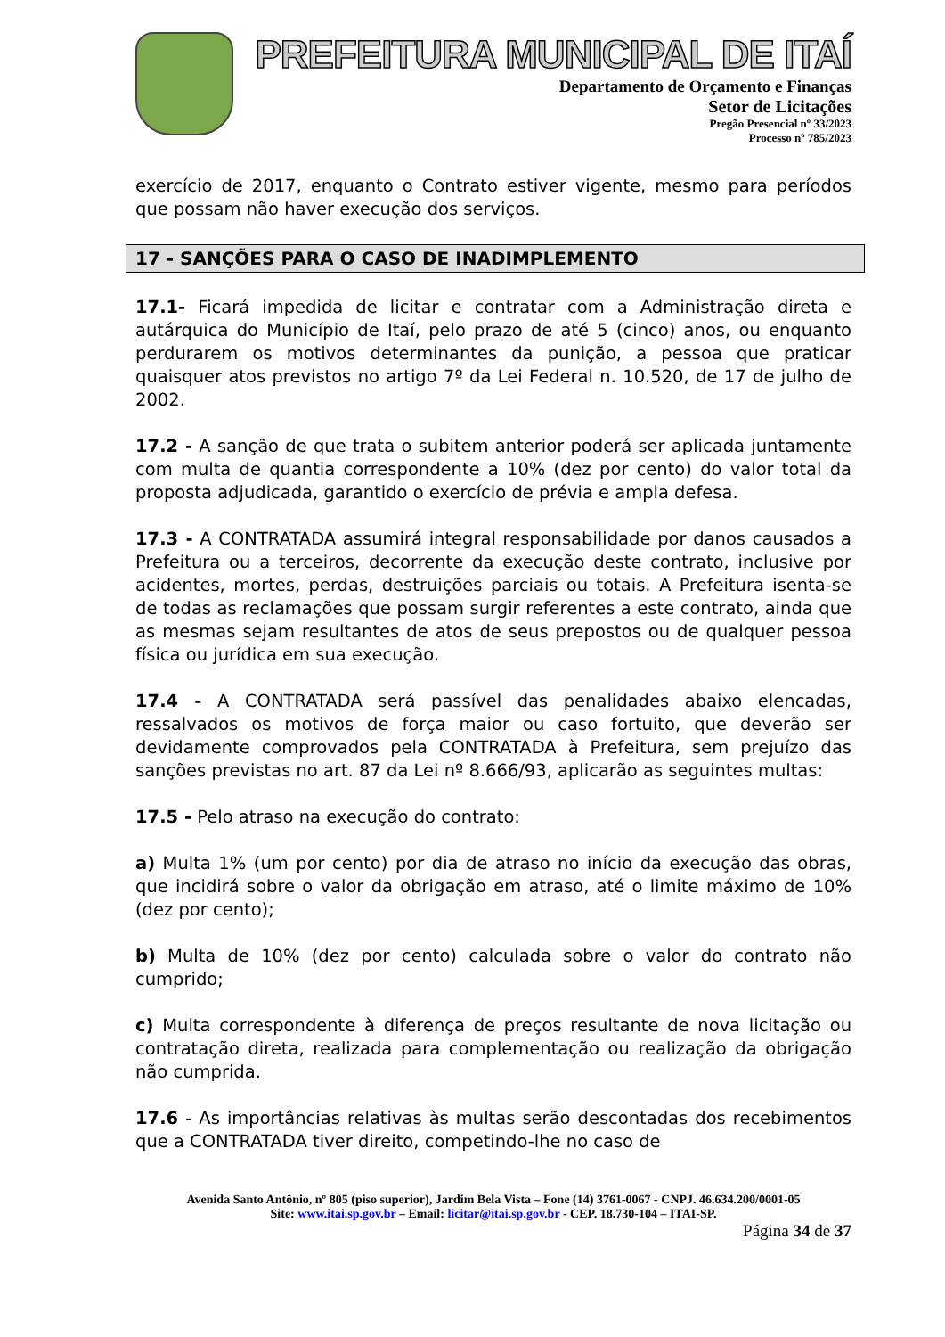PREFEITURA MUNICIPAL DE ITAÍ
Departamento de Orçamento e Finanças
Setor de Licitações
Pregão Presencial nº 33/2023
Processo nº 785/2023
exercício de 2017, enquanto o Contrato estiver vigente, mesmo para períodos que possam não haver execução dos serviços.
17 - SANÇÕES PARA O CASO DE INADIMPLEMENTO
17.1- Ficará impedida de licitar e contratar com a Administração direta e autárquica do Município de Itaí, pelo prazo de até 5 (cinco) anos, ou enquanto perdurarem os motivos determinantes da punição, a pessoa que praticar quaisquer atos previstos no artigo 7º da Lei Federal n. 10.520, de 17 de julho de 2002.
17.2 - A sanção de que trata o subitem anterior poderá ser aplicada juntamente com multa de quantia correspondente a 10% (dez por cento) do valor total da proposta adjudicada, garantido o exercício de prévia e ampla defesa.
17.3 - A CONTRATADA assumirá integral responsabilidade por danos causados a Prefeitura ou a terceiros, decorrente da execução deste contrato, inclusive por acidentes, mortes, perdas, destruições parciais ou totais. A Prefeitura isenta-se de todas as reclamações que possam surgir referentes a este contrato, ainda que as mesmas sejam resultantes de atos de seus prepostos ou de qualquer pessoa física ou jurídica em sua execução.
17.4 - A CONTRATADA será passível das penalidades abaixo elencadas, ressalvados os motivos de força maior ou caso fortuito, que deverão ser devidamente comprovados pela CONTRATADA à Prefeitura, sem prejuízo das sanções previstas no art. 87 da Lei nº 8.666/93, aplicarão as seguintes multas:
17.5 - Pelo atraso na execução do contrato:
a) Multa 1% (um por cento) por dia de atraso no início da execução das obras, que incidirá sobre o valor da obrigação em atraso, até o limite máximo de 10% (dez por cento);
b) Multa de 10% (dez por cento) calculada sobre o valor do contrato não cumprido;
c) Multa correspondente à diferença de preços resultante de nova licitação ou contratação direta, realizada para complementação ou realização da obrigação não cumprida.
17.6 - As importâncias relativas às multas serão descontadas dos recebimentos que a CONTRATADA tiver direito, competindo-lhe no caso de
Avenida Santo Antônio, nº 805 (piso superior), Jardim Bela Vista – Fone (14) 3761-0067 - CNPJ. 46.634.200/0001-05
Site: www.itai.sp.gov.br – Email: licitar@itai.sp.gov.br - CEP. 18.730-104 – ITAI-SP.
Página 34 de 37